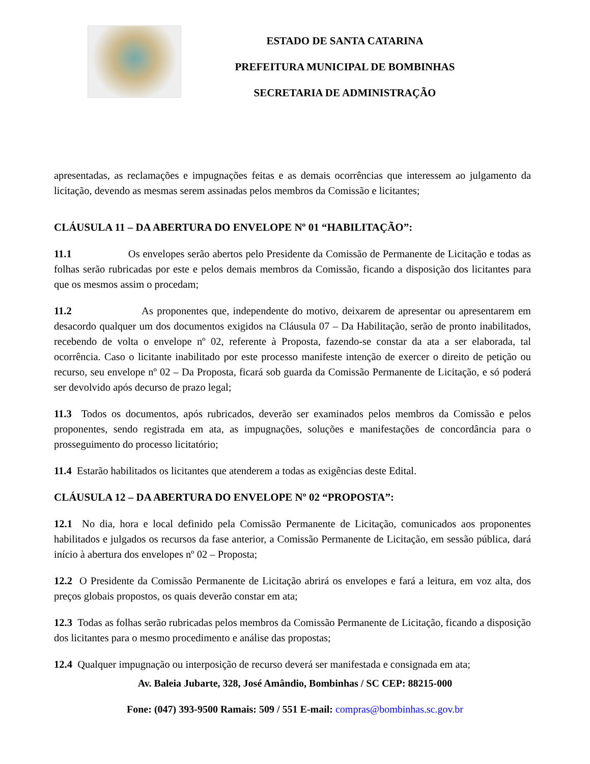ESTADO DE SANTA CATARINA
PREFEITURA MUNICIPAL DE BOMBINHAS
SECRETARIA DE ADMINISTRAÇÃO
apresentadas, as reclamações e impugnações feitas e as demais ocorrências que interessem ao julgamento da licitação, devendo as mesmas serem assinadas pelos membros da Comissão e licitantes;
CLÁUSULA 11 – DA ABERTURA DO ENVELOPE Nº 01 “HABILITAÇÃO”:
11.1 Os envelopes serão abertos pelo Presidente da Comissão de Permanente de Licitação e todas as folhas serão rubricadas por este e pelos demais membros da Comissão, ficando a disposição dos licitantes para que os mesmos assim o procedam;
11.2 As proponentes que, independente do motivo, deixarem de apresentar ou apresentarem em desacordo qualquer um dos documentos exigidos na Cláusula 07 – Da Habilitação, serão de pronto inabilitados, recebendo de volta o envelope nº 02, referente à Proposta, fazendo-se constar da ata a ser elaborada, tal ocorrência. Caso o licitante inabilitado por este processo manifeste intenção de exercer o direito de petição ou recurso, seu envelope nº 02 – Da Proposta, ficará sob guarda da Comissão Permanente de Licitação, e só poderá ser devolvido após decurso de prazo legal;
11.3 Todos os documentos, após rubricados, deverão ser examinados pelos membros da Comissão e pelos proponentes, sendo registrada em ata, as impugnações, soluções e manifestações de concordância para o prosseguimento do processo licitatório;
11.4 Estarão habilitados os licitantes que atenderem a todas as exigências deste Edital.
CLÁUSULA 12 – DA ABERTURA DO ENVELOPE Nº 02 “PROPOSTA”:
12.1 No dia, hora e local definido pela Comissão Permanente de Licitação, comunicados aos proponentes habilitados e julgados os recursos da fase anterior, a Comissão Permanente de Licitação, em sessão pública, dará início à abertura dos envelopes nº 02 – Proposta;
12.2 O Presidente da Comissão Permanente de Licitação abrirá os envelopes e fará a leitura, em voz alta, dos preços globais propostos, os quais deverão constar em ata;
12.3 Todas as folhas serão rubricadas pelos membros da Comissão Permanente de Licitação, ficando a disposição dos licitantes para o mesmo procedimento e análise das propostas;
12.4 Qualquer impugnação ou interposição de recurso deverá ser manifestada e consignada em ata;
Av. Baleia Jubarte, 328, José Amândio, Bombinhas / SC CEP: 88215-000
Fone: (047) 393-9500 Ramais: 509 / 551 E-mail: compras@bombinhas.sc.gov.br